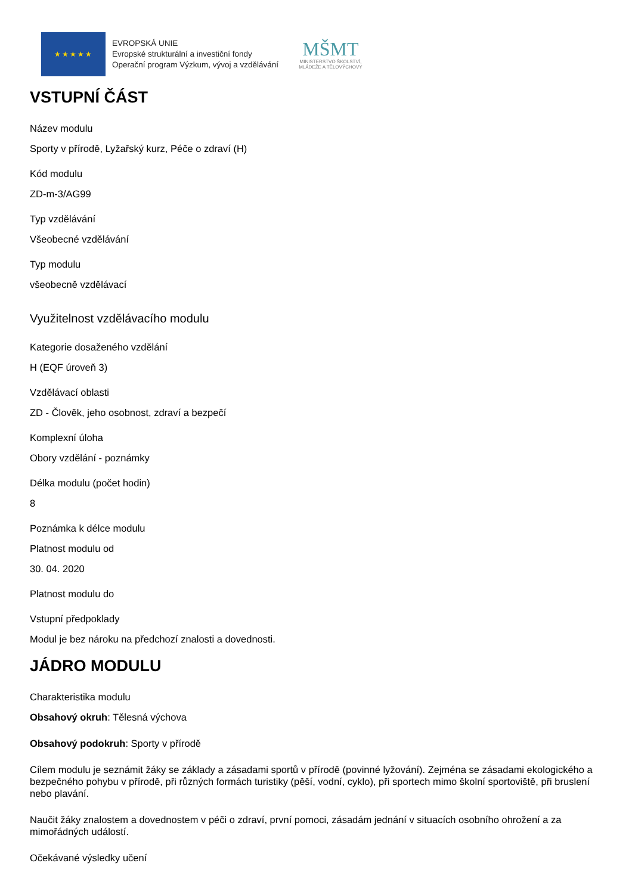★★★★★
EVROPSKÁ UNIE
Evropské strukturální a investiční fondy
Operační program Výzkum, vývoj a vzdělávání
MŠMT
MINISTERSTVO ŠKOLSTVÍ,
MLÁDEŽE A TĚLOVÝCHOVY
VSTUPNÍ ČÁST
Název modulu
Sporty v přírodě, Lyžařský kurz, Péče o zdraví (H)
Kód modulu
ZD-m-3/AG99
Typ vzdělávání
Všeobecné vzdělávání
Typ modulu
všeobecně vzdělávací
Využitelnost vzdělávacího modulu
Kategorie dosaženého vzdělání
H (EQF úroveň 3)
Vzdělávací oblasti
ZD - Člověk, jeho osobnost, zdraví a bezpečí
Komplexní úloha
Obory vzdělání - poznámky
Délka modulu (počet hodin)
8
Poznámka k délce modulu
Platnost modulu od
30. 04. 2020
Platnost modulu do
Vstupní předpoklady
Modul je bez nároku na předchozí znalosti a dovednosti.
JÁDRO MODULU
Charakteristika modulu
Obsahový okruh: Tělesná výchova
Obsahový podokruh: Sporty v přírodě
Cílem modulu je seznámit žáky se základy a zásadami sportů v přírodě (povinné lyžování). Zejména se zásadami ekologického a bezpečného pohybu v přírodě, při různých formách turistiky (pěší, vodní, cyklo), při sportech mimo školní sportoviště, při bruslení nebo plavání.
Naučit žáky znalostem a dovednostem v péči o zdraví, první pomoci, zásadám jednání v situacích osobního ohrožení a za mimořádných událostí.
Očekávané výsledky učení